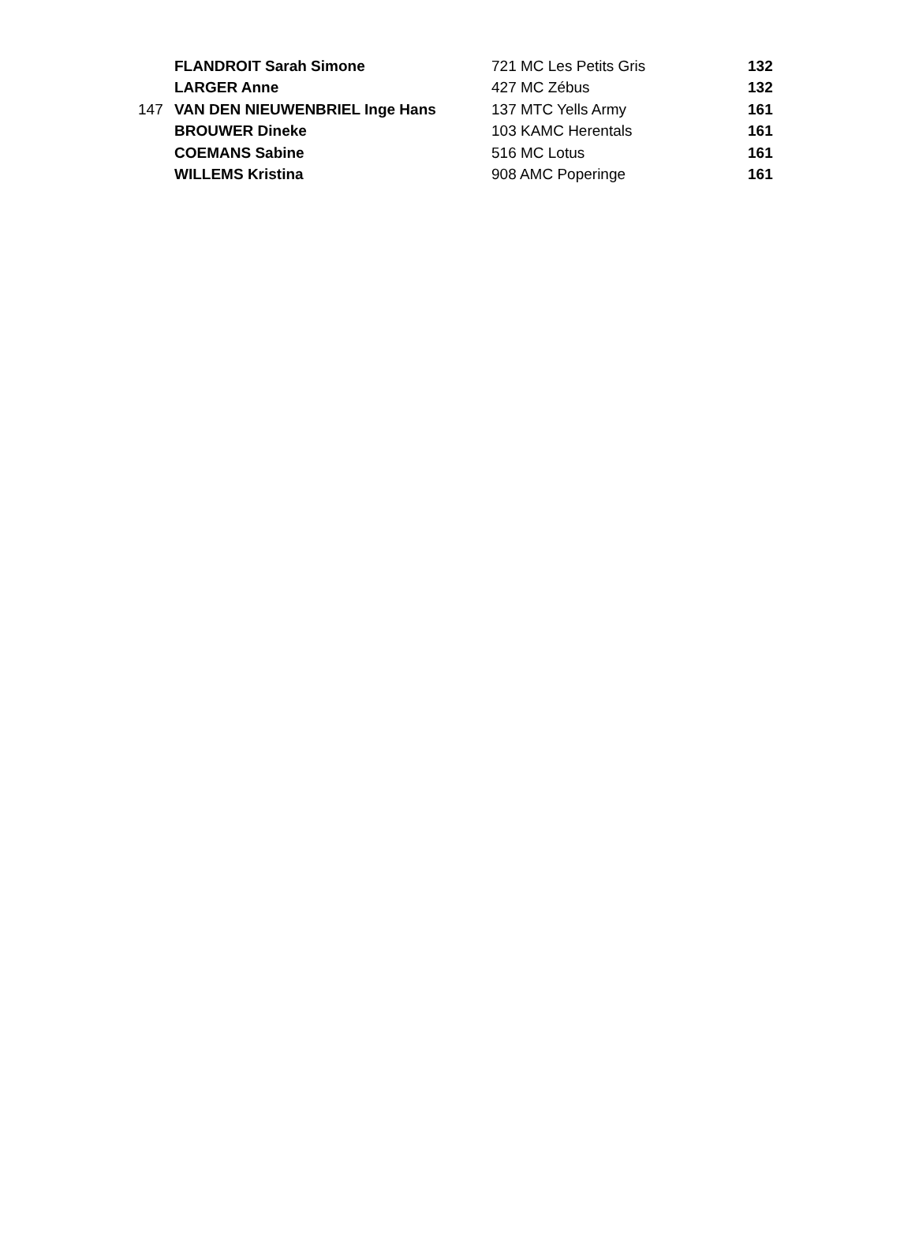| | FLANDROIT Sarah Simone | 721 MC Les Petits Gris | 132 |
| | LARGER Anne | 427 MC Zébus | 132 |
| 147 | VAN DEN NIEUWENBRIEL Inge Hans | 137 MTC Yells Army | 161 |
| | BROUWER Dineke | 103 KAMC Herentals | 161 |
| | COEMANS Sabine | 516 MC Lotus | 161 |
| | WILLEMS Kristina | 908 AMC Poperinge | 161 |